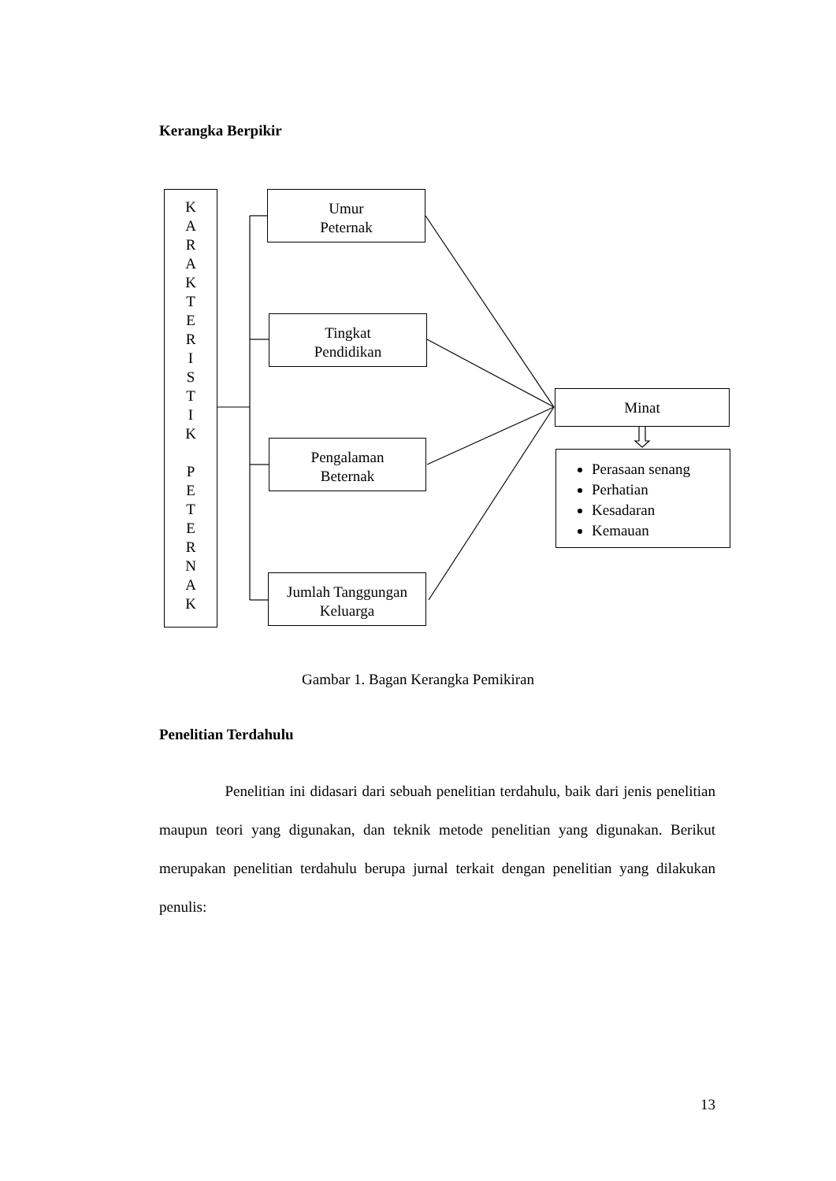Kerangka Berpikir
K
A
R
A
K
T
E
R
I
S
T
I
K
P
E
T
E
R
N
A
K
Umur
Peternak
Tingkat
Pendidikan
Pengalaman
Beternak
Jumlah Tanggungan
Keluarga
Minat
Perasaan senang
Perhatian
Kesadaran
Kemauan
Gambar 1. Bagan Kerangka Pemikiran
Penelitian Terdahulu
Penelitian ini didasari dari sebuah penelitian terdahulu, baik dari jenis penelitian maupun teori yang digunakan, dan teknik metode penelitian yang digunakan. Berikut merupakan penelitian terdahulu berupa jurnal terkait dengan penelitian yang dilakukan penulis:
13